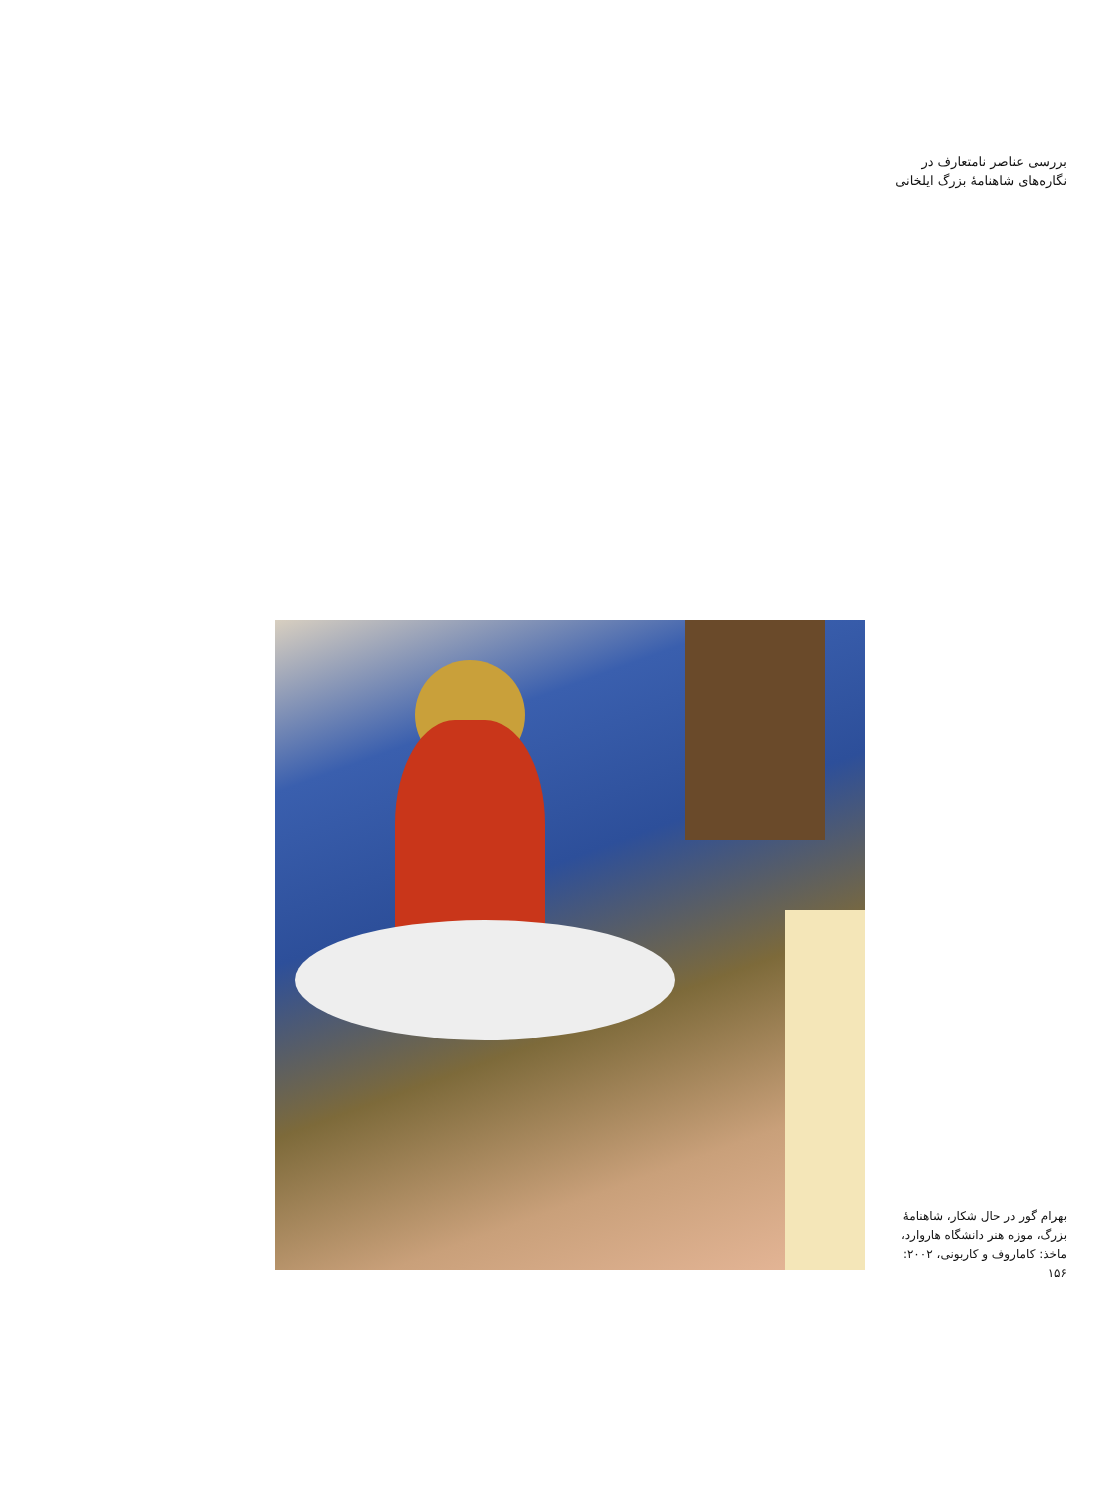بررسی عناصر نامتعارف در
نگاره‌های شاهنامۀ بزرگ ایلخانی
بهرام گور در حال شکار، شاهنامۀ بزرگ، موزه هنر دانشگاه هاروارد، ماخذ: کاماروف و کاربونی، ۲۰۰۲: ۱۵۶